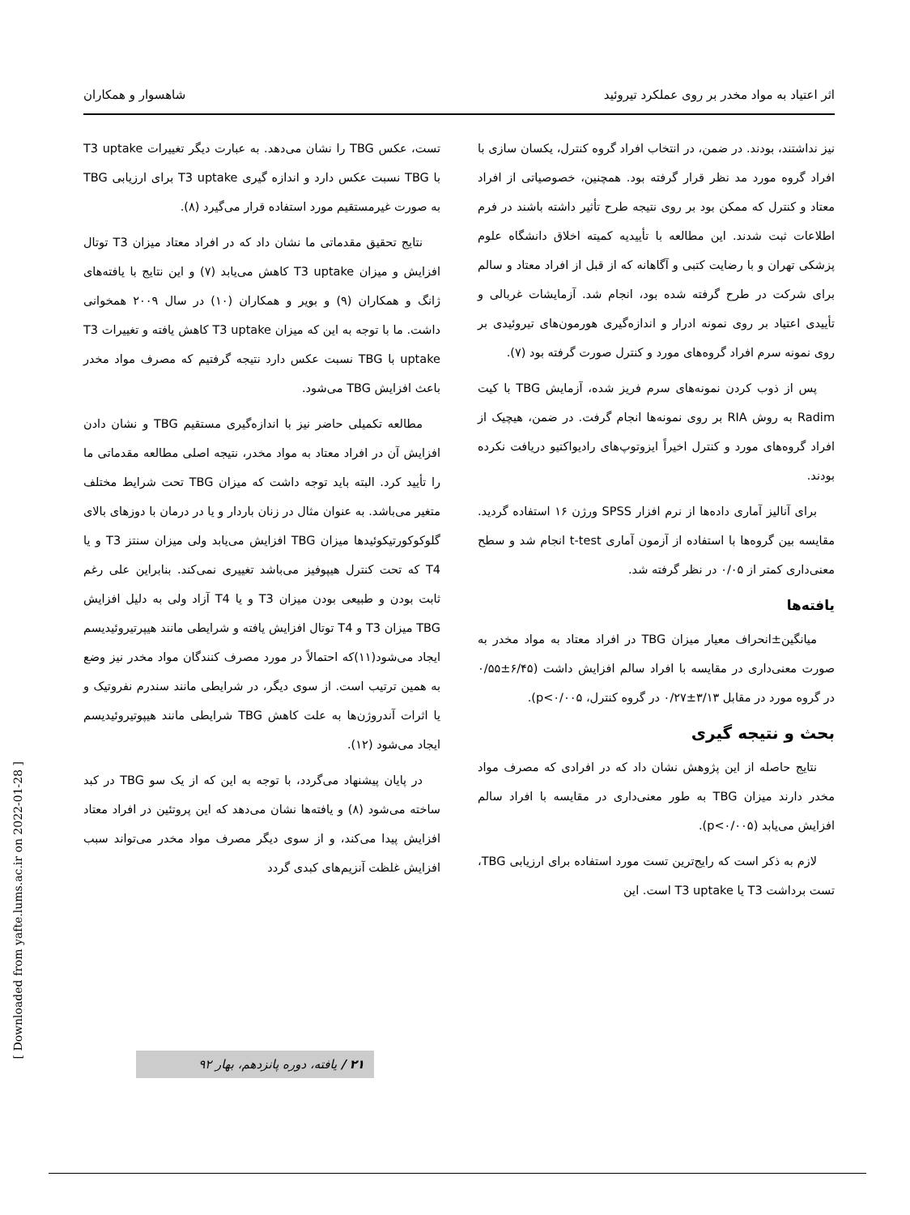اثر اعتیاد به مواد مخدر بر روی عملکرد تیروئید شاهسوار و همکاران
نیز نداشتند، بودند. در ضمن، در انتخاب افراد گروه کنترل، یکسان سازی با افراد گروه مورد مد نظر قرار گرفته بود. همچنین، خصوصیاتی از افراد معتاد و کنترل که ممکن بود بر روی نتیجه طرح تأثیر داشته باشند در فرم اطلاعات ثبت شدند. این مطالعه با تأییدیه کمیته اخلاق دانشگاه علوم پزشکی تهران و با رضایت کتبی و آگاهانه که از قبل از افراد معتاد و سالم برای شرکت در طرح گرفته شده بود، انجام شد. آزمایشات غربالی و تأییدی اعتیاد بر روی نمونه ادرار و اندازه‌گیری هورمون‌های تیروئیدی بر روی نمونه سرم افراد گروه‌های مورد و کنترل صورت گرفته بود (۷).
پس از ذوب کردن نمونه‌های سرم فریز شده، آزمایش TBG با کیت Radim به روش RIA بر روی نمونه‌ها انجام گرفت. در ضمن، هیچیک از افراد گروه‌های مورد و کنترل اخیراً ایزوتوپ‌های رادیواکتیو دریافت نکرده بودند.
برای آنالیز آماری داده‌ها از نرم افزار SPSS ورژن ۱۶ استفاده گردید. مقایسه بین گروه‌ها با استفاده از آزمون آماری t-test انجام شد و سطح معنی‌داری کمتر از ۰/۰۵ در نظر گرفته شد.
یافته‌ها
میانگین±انحراف معیار میزان TBG در افراد معتاد به مواد مخدر به صورت معنی‌داری در مقایسه با افراد سالم افزایش داشت (۶/۴۵±۰/۵۵ در گروه مورد در مقابل ۳/۱۳±۰/۲۷ در گروه کنترل، p<۰/۰۰۵).
بحث و نتیجه گیری
نتایج حاصله از این پژوهش نشان داد که در افرادی که مصرف مواد مخدر دارند میزان TBG به طور معنی‌داری در مقایسه با افراد سالم افزایش می‌یابد (p<۰/۰۰۵).
لازم به ذکر است که رایج‌ترین تست مورد استفاده برای ارزیابی TBG، تست برداشت T3 یا T3 uptake است. این
تست، عکس TBG را نشان می‌دهد. به عبارت دیگر تغییرات T3 uptake با TBG نسبت عکس دارد و اندازه گیری T3 uptake برای ارزیابی TBG به صورت غیرمستقیم مورد استفاده قرار می‌گیرد (۸).
نتایج تحقیق مقدماتی ما نشان داد که در افراد معتاد میزان T3 توتال افزایش و میزان T3 uptake کاهش می‌یابد (۷) و این نتایج با یافته‌های ژانگ و همکاران (۹) و بویر و همکاران (۱۰) در سال ۲۰۰۹ همخوانی داشت. ما با توجه به این که میزان T3 uptake کاهش یافته و تغییرات T3 uptake با TBG نسبت عکس دارد نتیجه گرفتیم که مصرف مواد مخدر باعث افزایش TBG می‌شود.
مطالعه تکمیلی حاضر نیز با اندازه‌گیری مستقیم TBG و نشان دادن افزایش آن در افراد معتاد به مواد مخدر، نتیجه اصلی مطالعه مقدماتی ما را تأیید کرد. البته باید توجه داشت که میزان TBG تحت شرایط مختلف متغیر می‌باشد. به عنوان مثال در زنان باردار و یا در درمان با دوزهای بالای گلوکوکورتیکوئیدها میزان TBG افزایش می‌یابد ولی میزان سنتز T3 و یا T4 که تحت کنترل هیپوفیز می‌باشد تغییری نمی‌کند. بنابراین علی رغم ثابت بودن و طبیعی بودن میزان T3 و یا T4 آزاد ولی به دلیل افزایش TBG میزان T3 و T4 توتال افزایش یافته و شرایطی مانند هیپرتیروئیدیسم ایجاد می‌شود(۱۱)که احتمالاً در مورد مصرف کنندگان مواد مخدر نیز وضع به همین ترتیب است. از سوی دیگر، در شرایطی مانند سندرم نفروتیک و یا اثرات آندروژن‌ها به علت کاهش TBG شرایطی مانند هیپوتیروئیدیسم ایجاد می‌شود (۱۲).
در پایان پیشنهاد می‌گردد، با توجه به این که از یک سو TBG در کبد ساخته می‌شود (۸) و یافته‌ها نشان می‌دهد که این پروتئین در افراد معتاد افزایش پیدا می‌کند، و از سوی دیگر مصرف مواد مخدر می‌تواند سبب افزایش غلظت آنزیم‌های کبدی گردد
[ Downloaded from yafte.lums.ac.ir on 2022-01-28 ]
۲۱ / یافته، دوره پانزدهم، بهار ۹۲